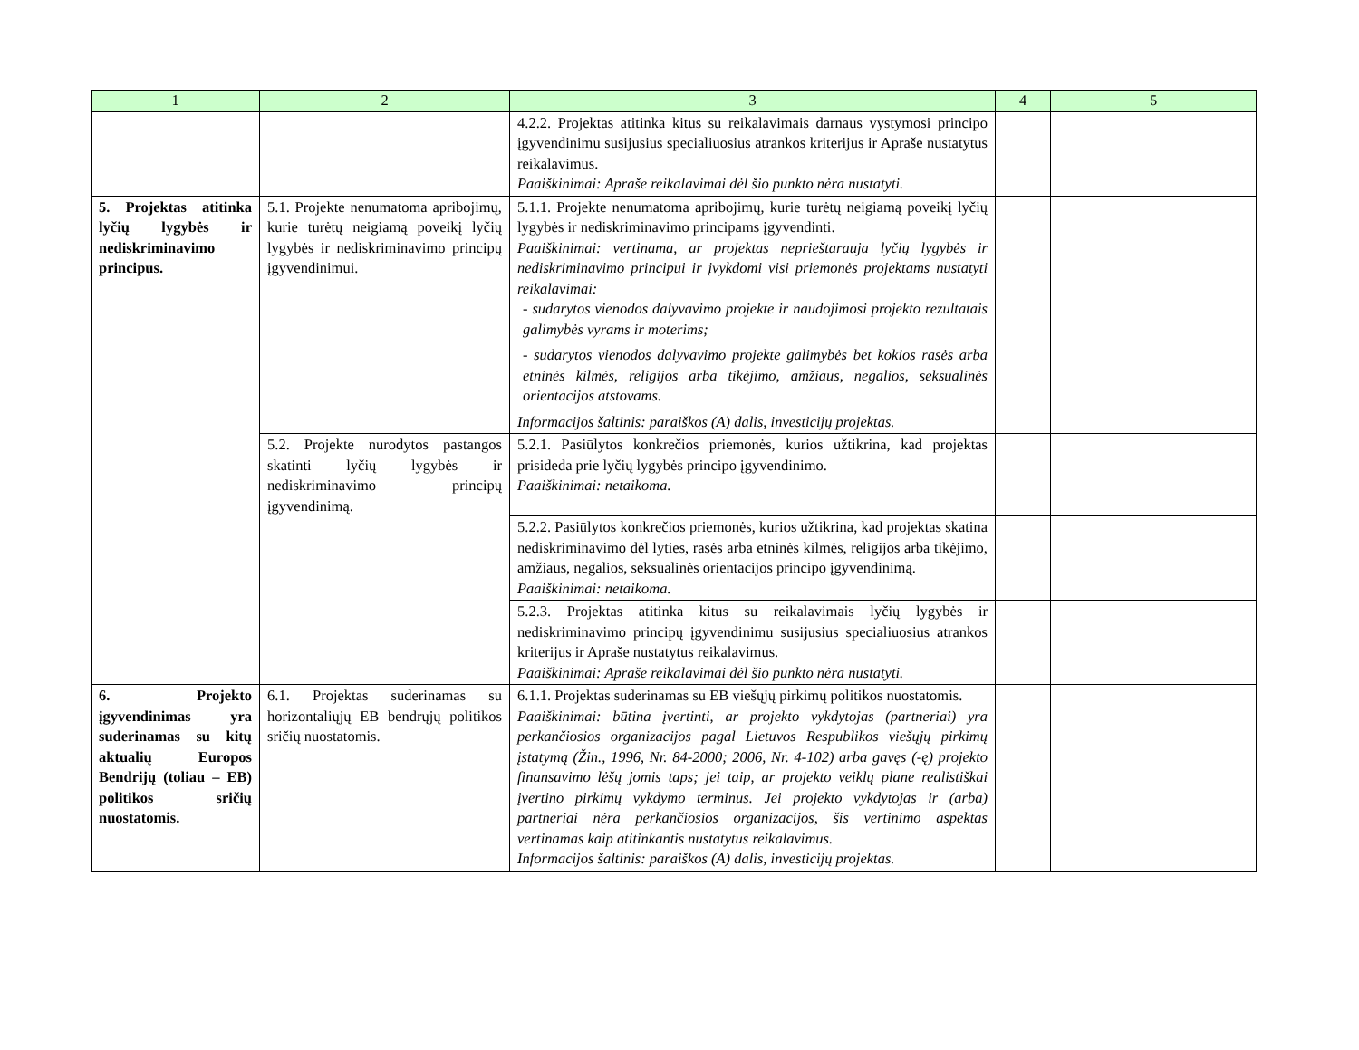| 1 | 2 | 3 | 4 | 5 |
| --- | --- | --- | --- | --- |
| | | 4.2.2. Projektas atitinka kitus su reikalavimais darnaus vystymosi principo įgyvendinimu susijusius specialiuosius atrankos kriterijus ir Apraše nustatytus reikalavimus. Paaiškinimai: Apraše reikalavimai dėl šio punkto nėra nustatyti. | | |
| 5. Projektas atitinka lyčių lygybės ir nediskriminavimo principus. | 5.1. Projekte nenumatoma apribojimų, kurie turėtų neigiamą poveikį lyčių lygybės ir nediskriminavimo principų įgyvendinimui. | 5.1.1. Projekte nenumatoma apribojimų, kurie turėtų neigiamą poveikį lyčių lygybės ir nediskriminavimo principams įgyvendinti. Paaiškinimai: vertinama, ar projektas neprieštarauja lyčių lygybės ir nediskriminavimo principui ir įvykdomi visi priemonės projektams nustatyti reikalavimai: - sudarytos vienodos dalyvavimo projekte ir naudojimosi projekto rezultatais galimybės vyrams ir moterims; - sudarytos vienodos dalyvavimo projekte galimybės bet kokios rasės arba etninės kilmės, religijos arba tikėjimo, amžiaus, negalios, seksualinės orientacijos atstovams. Informacijos šaltinis: paraiškos (A) dalis, investicijų projektas. | | |
| | 5.2. Projekte nurodytos pastangos skatinti lyčių lygybės ir nediskriminavimo principų įgyvendinimą. | 5.2.1. Pasiūlytos konkrečios priemonės, kurios užtikrina, kad projektas prisideda prie lyčių lygybės principo įgyvendinimo. Paaiškinimai: netaikoma. | | |
| | | 5.2.2. Pasiūlytos konkrečios priemonės, kurios užtikrina, kad projektas skatina nediskriminavimo dėl lyties, rasės arba etninės kilmės, religijos arba tikėjimo, amžiaus, negalios, seksualinės orientacijos principo įgyvendinimą. Paaiškinimai: netaikoma. | | |
| | | 5.2.3. Projektas atitinka kitus su reikalavimais lyčių lygybės ir nediskriminavimo principų įgyvendinimu susijusius specialiuosius atrankos kriterijus ir Apraše nustatytus reikalavimus. Paaiškinimai: Apraše reikalavimai dėl šio punkto nėra nustatyti. | | |
| 6. Projekto įgyvendinimas yra suderinamas su kitų aktualių Europos Bendrijų (toliau – EB) politikos sričių nuostatomis. | 6.1. Projektas suderinamas su horizontaliųjų EB bendrųjų politikos sričių nuostatomis. | 6.1.1. Projektas suderinamas su EB viešųjų pirkimų politikos nuostatomis. Paaiškinimai: būtina įvertinti, ar projekto vykdytojas (partneriai) yra perkančiosios organizacijos pagal Lietuvos Respublikos viešųjų pirkimų įstatymą (Žin., 1996, Nr. 84-2000; 2006, Nr. 4-102) arba gavęs (-ę) projekto finansavimo lėšų jomis taps; jei taip, ar projekto veiklų plane realistiškai įvertino pirkimų vykdymo terminus. Jei projekto vykdytojas ir (arba) partneriai nėra perkančiosios organizacijos, šis vertinimo aspektas vertinamas kaip atitinkantis nustatytus reikalavimus. Informacijos šaltinis: paraiškos (A) dalis, investicijų projektas. | | |